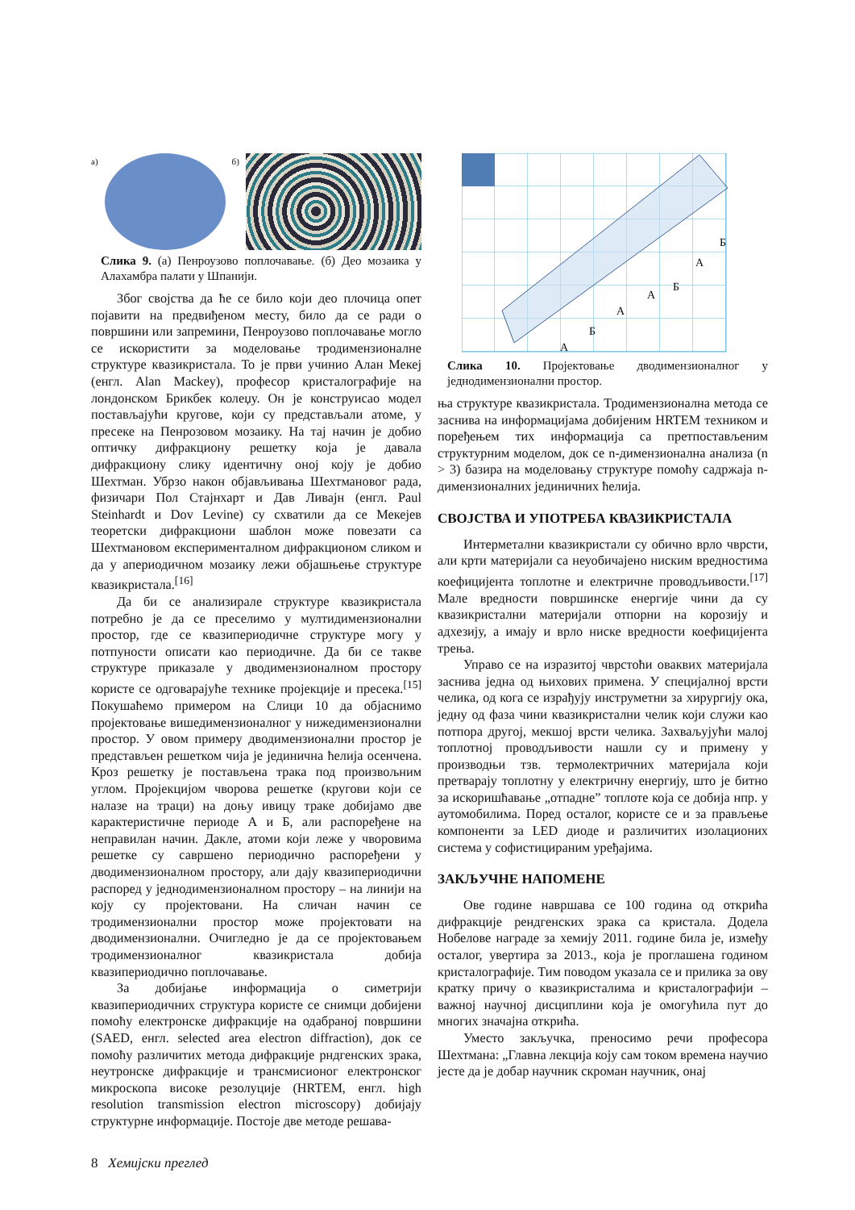а) б)
Слика 9. (а) Пенроузово поплочавање. (б) Део мозаика у Алахамбра палати у Шпанији.
Због својства да ће се било који део плочица опет појавити на предвиђеном месту, било да се ради о површини или запремини, Пенроузово поплочавање могло се искористити за моделовање тродимензионалне структуре квазикристала. То је први учинио Алан Мекеј (енгл. Alan Mackey), професор кристалографије на лондонском Брикбек колеџу. Он је конструисао модел постављајући кругове, који су представљали атоме, у пресеке на Пенрозовом мозаику. На тај начин је добио оптичку дифракциону решетку која је давала дифракциону слику идентичну оној коју је добио Шехтман. Убрзо након објављивања Шехтмановог рада, физичари Пол Стајнхарт и Дав Ливајн (енгл. Paul Steinhardt и Dov Levine) су схватили да се Мекејев теоретски дифракциони шаблон може повезати са Шехтмановом експерименталном дифракционом сликом и да у апериодичном мозаику лежи објашњење структуре квазикристала.<sup>[16]</sup>
Да би се анализирале структуре квазикристала потребно је да се преселимо у мултидимензионални простор, где се квазипериодичне структуре могу у потпуности описати као периодичне. Да би се такве структуре приказале у дводимензионалном простору користе се одговарајуће технике пројекције и пресека.<sup>[15]</sup> Покушаћемо примером на Слици 10 да објаснимо пројектовање вишедимензионалног у нижедимензионални простор. У овом примеру дводимензионални простор је представљен решетком чија је јединична ћелија осенчена. Кроз решетку је постављена трака под произвољним углом. Пројекцијом чворова решетке (кругови који се налазе на траци) на доњу ивицу траке добијамо две карактеристичне периоде А и Б, али распоређене на неправилан начин. Дакле, атоми који леже у чворовима решетке су савршено периодично распоређени у дводимензионалном простору, али дају квазипериодични распоред у једнодимензионалном простору – на линији на коју су пројектовани. На сличан начин се тродимензионални простор може пројектовати на дводимензионални. Очигледно је да се пројектовањем тродимензионалног квазикристала добија квазипериодично поплочавање.
За добијање информација о симетрији квазипериодичних структура користе се снимци добијени помоћу електронске дифракције на одабраној површини (SAED, енгл. selected area electron diffraction), док се помоћу различитих метода дифракције рндгенских зрака, неутронске дифракције и трансмисионог електронског микроскопа високе резолуције (HRTEM, енгл. high resolution transmission electron microscopy) добијају структурне информације. Постоје две методе решава-
А
Б
А
А
Б
А
Б
Слика 10. Пројектовање дводимензионалног у једнодимензионални простор.
ња структуре квазикристала. Тродимензионална метода се заснива на информацијама добијеним HRTEM техником и поређењем тих информација са претпостављеним структурним моделом, док се n-димензионална анализа (n > 3) базира на моделовању структуре помоћу садржаја n-димензионалних јединичних ћелија.
СВОЈСТВА И УПОТРЕБА КВАЗИКРИСТАЛА
Интерметални квазикристали су обично врло чврсти, али крти материјали са неуобичајено ниским вредностима коефицијента топлотне и електричне проводљивости.<sup>[17]</sup> Мале вредности површинске енергије чини да су квазикристални материјали отпорни на корозију и адхезију, а имају и врло ниске вредности коефицијента трења.
Управо се на изразитој чврстоћи оваквих материјала заснива једна од њихових примена. У специјалној врсти челика, од кога се израђују инструметни за хирургију ока, једну од фаза чини квазикристални челик који служи као потпора другој, мекшој врсти челика. Захваљујући малој топлотној проводљивости нашли су и примену у производњи тзв. термолектричних материјала који претварају топлотну у електричну енергију, што је битно за искоришћавање „отпадне” топлоте која се добија нпр. у аутомобилима. Поред осталог, користе се и за прављење компоненти за LED диоде и различитих изолационих система у софистицираним уређајима.
ЗАКЉУЧНЕ НАПОМЕНЕ
Ове године навршава се 100 година од открића дифракције рендгенских зрака са кристала. Додела Нобелове награде за хемију 2011. године била је, између осталог, увертира за 2013., која је проглашена годином кристалографије. Тим поводом указала се и прилика за ову кратку причу о квазикристалима и кристалографији – важној научној дисциплини која је омогућила пут до многих значајна открића.
Уместо закључка, преносимо речи професора Шехтмана: „Главна лекција коју сам током времена научио јесте да је добар научник скроман научник, онај
8 Хемијски преглед